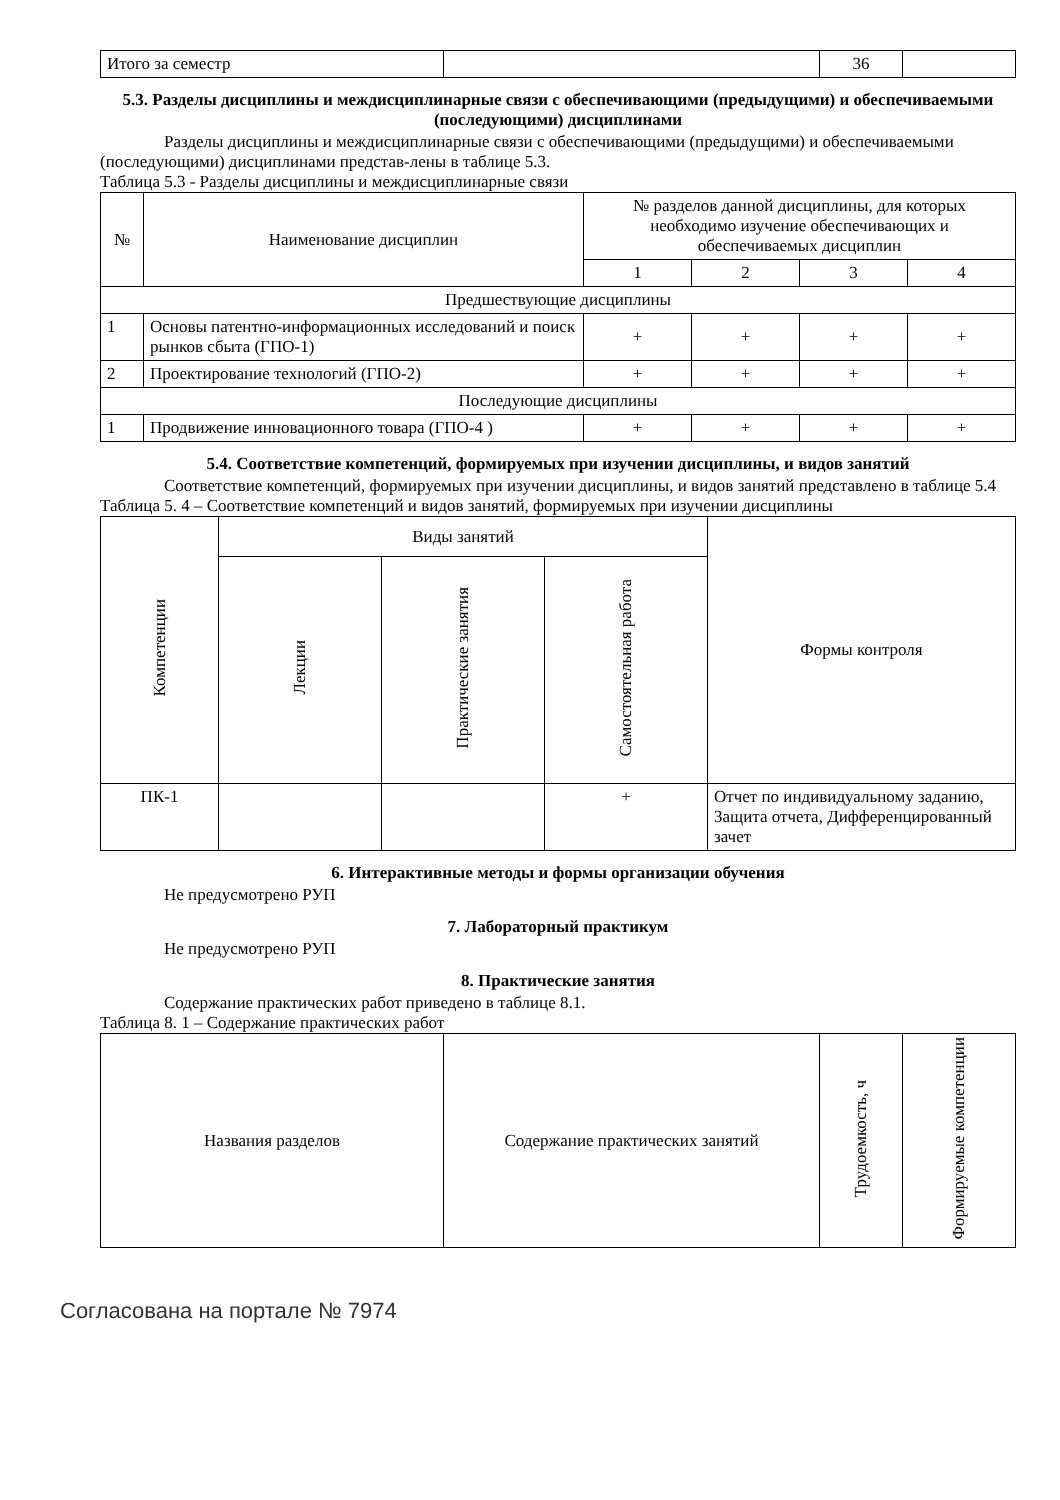| Итого за семестр | | 36 | |
5.3. Разделы дисциплины и междисциплинарные связи с обеспечивающими (предыдущими) и обеспечиваемыми (последующими) дисциплинами
Разделы дисциплины и междисциплинарные связи с обеспечивающими (предыдущими) и обеспечиваемыми (последующими) дисциплинами представ-лены в таблице 5.3.
Таблица 5.3 - Разделы дисциплины и междисциплинарные связи
| № | Наименование дисциплин | № разделов данной дисциплины, для которых необходимо изучение обеспечивающих и обеспечиваемых дисциплин | | | |
| --- | --- | --- | --- | --- | --- |
| | | 1 | 2 | 3 | 4 |
| Предшествующие дисциплины | | | | | |
| 1 | Основы патентно-информационных исследований и поиск рынков сбыта (ГПО-1) | + | + | + | + |
| 2 | Проектирование технологий (ГПО-2) | + | + | + | + |
| Последующие дисциплины | | | | | |
| 1 | Продвижение инновационного товара (ГПО-4 ) | + | + | + | + |
5.4. Соответствие компетенций, формируемых при изучении дисциплины, и видов занятий
Соответствие компетенций, формируемых при изучении дисциплины, и видов занятий представлено в таблице 5.4
Таблица 5. 4 – Соответствие компетенций и видов занятий, формируемых при изучении дисциплины
| Компетенции | Виды занятий | | | Формы контроля |
| --- | --- | --- | --- | --- |
| | Лекции | Практические занятия | Самостоятельная работа | |
| ПК-1 | | | + | Отчет по индивидуальному заданию, Защита отчета, Дифференцированный зачет |
6. Интерактивные методы и формы организации обучения
Не предусмотрено РУП
7. Лабораторный практикум
Не предусмотрено РУП
8. Практические занятия
Содержание практических работ приведено в таблице 8.1.
Таблица 8. 1 – Содержание практических работ
| Названия разделов | Содержание практических занятий | Трудоемкость, ч | Формируемые компетенции |
| --- | --- | --- | --- |
Согласована на портале № 7974